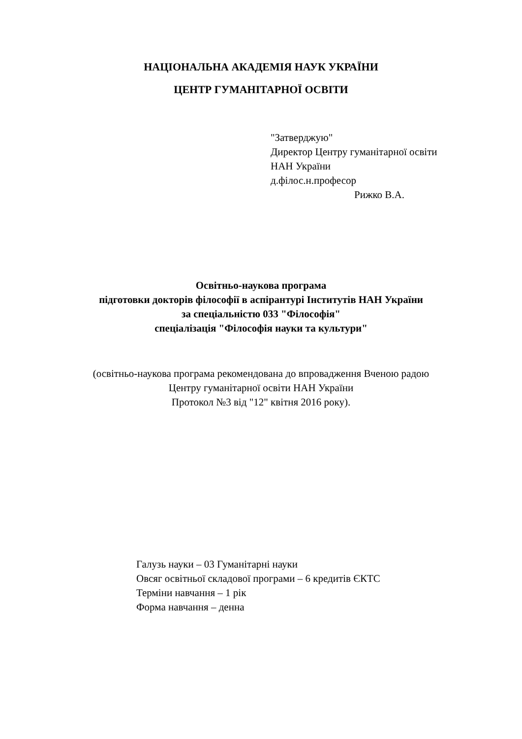НАЦІОНАЛЬНА АКАДЕМІЯ НАУК УКРАЇНИ
ЦЕНТР ГУМАНІТАРНОЇ ОСВІТИ
"Затверджую"
Директор Центру гуманітарної освіти
НАН України
д.філос.н.професор
Рижко В.А.
Освітньо-наукова програма
підготовки докторів філософії в аспірантурі Інститутів НАН України
за спеціальністю 033 "Філософія"
спеціалізація "Філософія науки та культури"
(освітньо-наукова програма рекомендована до впровадження Вченою радою
Центру гуманітарної освіти НАН України
Протокол №3 від "12" квітня 2016 року).
Галузь науки – 03 Гуманітарні науки
Овсяг освітньої складової програми – 6 кредитів ЄКТС
Терміни навчання – 1 рік
Форма навчання – денна